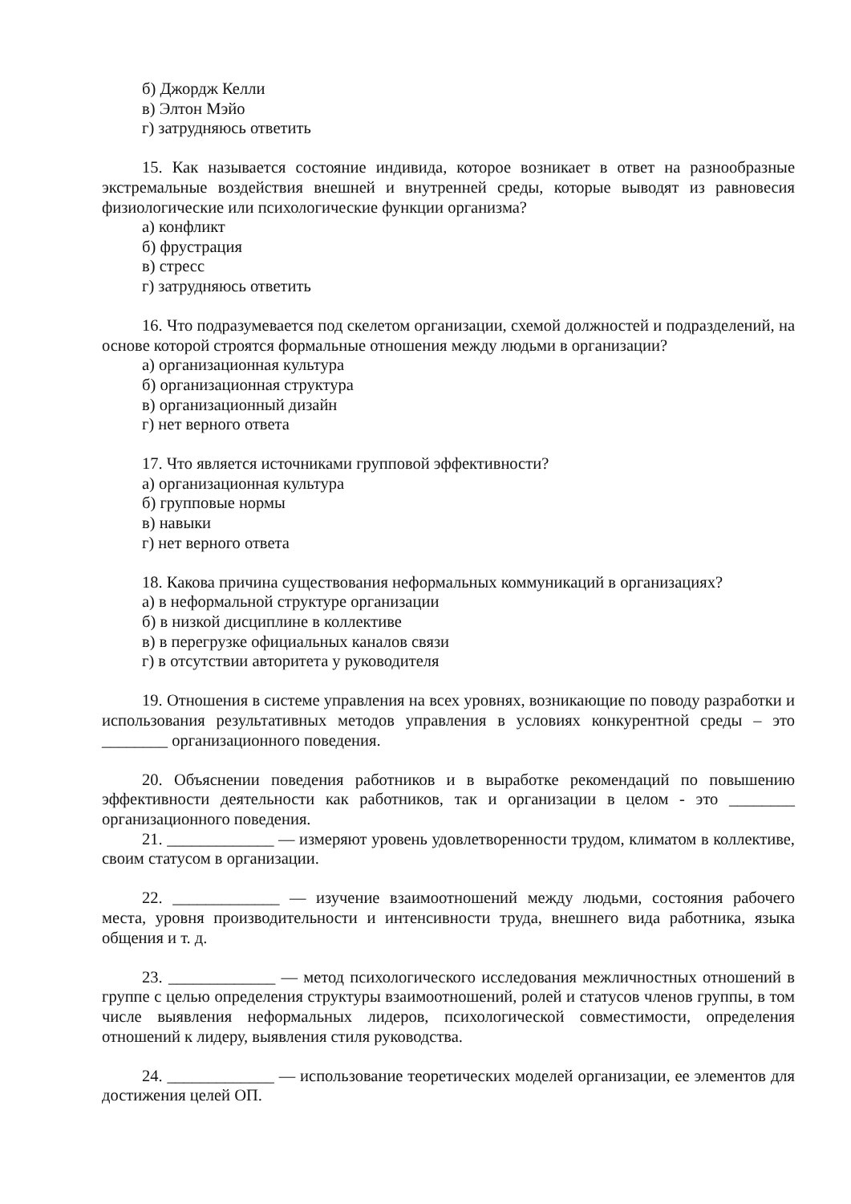б) Джордж Келли
в) Элтон Мэйо
г) затрудняюсь ответить
15. Как называется состояние индивида, которое возникает в ответ на разнообразные экстремальные воздействия внешней и внутренней среды, которые выводят из равновесия физиологические или психологические функции организма?
а) конфликт
б) фрустрация
в) стресс
г) затрудняюсь ответить
16. Что подразумевается под скелетом организации, схемой должностей и подразделений, на основе которой строятся формальные отношения между людьми в организации?
а) организационная культура
б) организационная структура
в) организационный дизайн
г) нет верного ответа
17. Что является источниками групповой эффективности?
а) организационная культура
б) групповые нормы
в) навыки
г) нет верного ответа
18. Какова причина существования неформальных коммуникаций в организациях?
а) в неформальной структуре организации
б) в низкой дисциплине в коллективе
в) в перегрузке официальных каналов связи
г) в отсутствии авторитета у руководителя
19. Отношения в системе управления на всех уровнях, возникающие по поводу разработки и использования результативных методов управления в условиях конкурентной среды – это ________ организационного поведения.
20. Объяснении поведения работников и в выработке рекомендаций по повышению эффективности деятельности как работников, так и организации в целом - это ________ организационного поведения.
21. _____________ — измеряют уровень удовлетворенности трудом, климатом в коллективе, своим статусом в организации.
22. _____________ — изучение взаимоотношений между людьми, состояния рабочего места, уровня производительности и интенсивности труда, внешнего вида работника, языка общения и т. д.
23. _____________ — метод психологического исследования межличностных отношений в группе с целью определения структуры взаимоотношений, ролей и статусов членов группы, в том числе выявления неформальных лидеров, психологической совместимости, определения отношений к лидеру, выявления стиля руководства.
24. _____________ — использование теоретических моделей организации, ее элементов для достижения целей ОП.